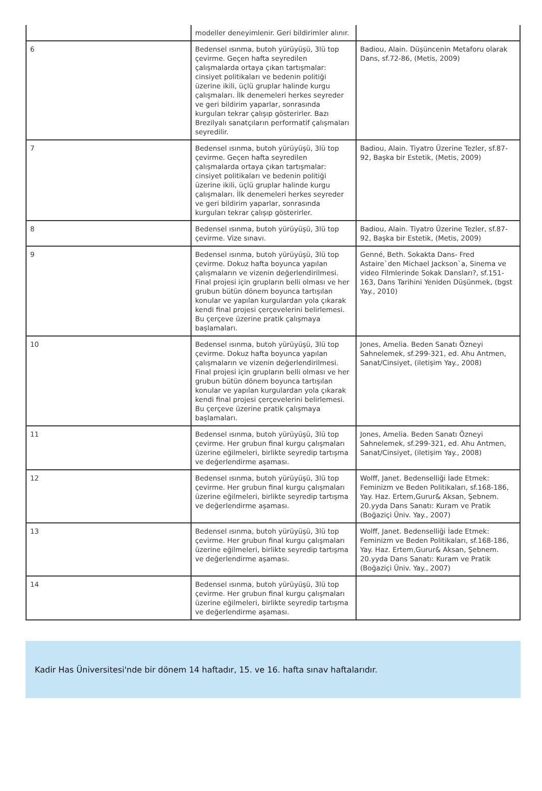| | modeller deneyimlenir. Geri bildirimler alınır. | |
| 6 | Bedensel ısınma, butoh yürüyüşü, 3lü top çevirme. Geçen hafta seyredilen çalışmalarda ortaya çıkan tartışmalar: cinsiyet politikaları ve bedenin politiği üzerine ikili, üçlü gruplar halinde kurgu çalışmaları. İlk denemeleri herkes seyreder ve geri bildirim yaparlar, sonrasında kurguları tekrar çalışıp gösterirler. Bazı Brezilyalı sanatçıların performatif çalışmaları seyredilir. | Badiou, Alain. Düşüncenin Metaforu olarak Dans, sf.72-86, (Metis, 2009) |
| 7 | Bedensel ısınma, butoh yürüyüşü, 3lü top çevirme. Geçen hafta seyredilen çalışmalarda ortaya çıkan tartışmalar: cinsiyet politikaları ve bedenin politiği üzerine ikili, üçlü gruplar halinde kurgu çalışmaları. İlk denemeleri herkes seyreder ve geri bildirim yaparlar, sonrasında kurguları tekrar çalışıp gösterirler. | Badiou, Alain. Tiyatro Üzerine Tezler, sf.87-92, Başka bir Estetik, (Metis, 2009) |
| 8 | Bedensel ısınma, butoh yürüyüşü, 3lü top çevirme. Vize sınavı. | Badiou, Alain. Tiyatro Üzerine Tezler, sf.87-92, Başka bir Estetik, (Metis, 2009) |
| 9 | Bedensel ısınma, butoh yürüyüşü, 3lü top çevirme. Dokuz hafta boyunca yapılan çalışmaların ve vizenin değerlendirilmesi. Final projesi için grupların belli olması ve her grubun bütün dönem boyunca tartışılan konular ve yapılan kurgulardan yola çıkarak kendi final projesi çerçevelerini belirlemesi. Bu çerçeve üzerine pratik çalışmaya başlamaları. | Genné, Beth. Sokakta Dans- Fred Astaire`den Michael Jackson`a, Sinema ve video Filmlerinde Sokak Dansları?, sf.151-163, Dans Tarihini Yeniden Düşünmek, (bgst Yay., 2010) |
| 10 | Bedensel ısınma, butoh yürüyüşü, 3lü top çevirme. Dokuz hafta boyunca yapılan çalışmaların ve vizenin değerlendirilmesi. Final projesi için grupların belli olması ve her grubun bütün dönem boyunca tartışılan konular ve yapılan kurgulardan yola çıkarak kendi final projesi çerçevelerini belirlemesi. Bu çerçeve üzerine pratik çalışmaya başlamaları. | Jones, Amelia. Beden Sanatı Özneyi Sahnelemek, sf.299-321, ed. Ahu Antmen, Sanat/Cinsiyet, (iletişim Yay., 2008) |
| 11 | Bedensel ısınma, butoh yürüyüşü, 3lü top çevirme. Her grubun final kurgu çalışmaları üzerine eğilmeleri, birlikte seyredip tartışma ve değerlendirme aşaması. | Jones, Amelia. Beden Sanatı Özneyi Sahnelemek, sf.299-321, ed. Ahu Antmen, Sanat/Cinsiyet, (iletişim Yay., 2008) |
| 12 | Bedensel ısınma, butoh yürüyüşü, 3lü top çevirme. Her grubun final kurgu çalışmaları üzerine eğilmeleri, birlikte seyredip tartışma ve değerlendirme aşaması. | Wolff, Janet. Bedenselliği İade Etmek: Feminizm ve Beden Politikaları, sf.168-186, Yay. Haz. Ertem,Gurur& Aksan, Şebnem. 20.yyda Dans Sanatı: Kuram ve Pratik (Boğaziçi Üniv. Yay., 2007) |
| 13 | Bedensel ısınma, butoh yürüyüşü, 3lü top çevirme. Her grubun final kurgu çalışmaları üzerine eğilmeleri, birlikte seyredip tartışma ve değerlendirme aşaması. | Wolff, Janet. Bedenselliği İade Etmek: Feminizm ve Beden Politikaları, sf.168-186, Yay. Haz. Ertem,Gurur& Aksan, Şebnem. 20.yyda Dans Sanatı: Kuram ve Pratik (Boğaziçi Üniv. Yay., 2007) |
| 14 | Bedensel ısınma, butoh yürüyüşü, 3lü top çevirme. Her grubun final kurgu çalışmaları üzerine eğilmeleri, birlikte seyredip tartışma ve değerlendirme aşaması. | |
Kadir Has Üniversitesi'nde bir dönem 14 haftadır, 15. ve 16. hafta sınav haftalarıdır.